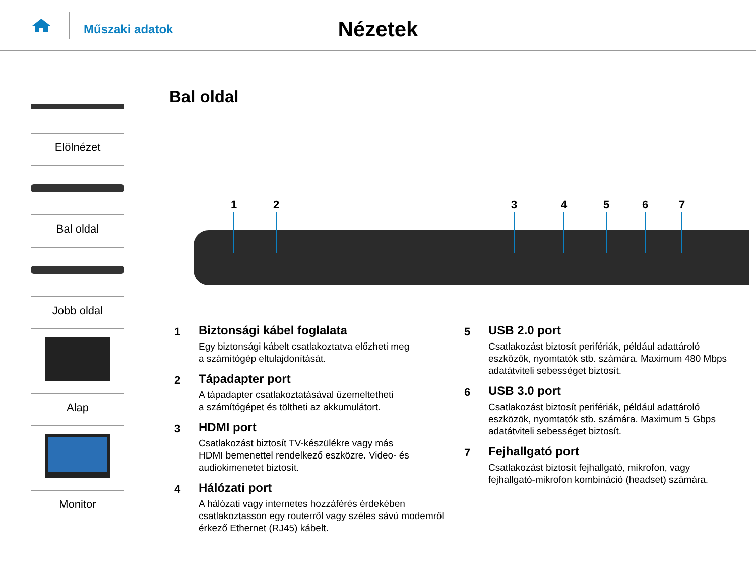Műszaki adatok
Nézetek
Elölnézet
Bal oldal
Jobb oldal
Alap
Monitor
Bal oldal
1
2
3
4
5
6
7
1
Biztonsági kábel foglalata
Egy biztonsági kábelt csatlakoztatva előzheti meg
a számítógép eltulajdonítását.
2
Tápadapter port
A tápadapter csatlakoztatásával üzemeltetheti
a számítógépet és töltheti az akkumulátort.
3
HDMI port
Csatlakozást biztosít TV-készülékre vagy más
HDMI bemenettel rendelkező eszközre. Video- és
audiokimenetet biztosít.
4
Hálózati port
A hálózati vagy internetes hozzáférés érdekében
csatlakoztasson egy routerről vagy széles sávú modemről
érkező Ethernet (RJ45) kábelt.
5
USB 2.0 port
Csatlakozást biztosít perifériák, például adattároló
eszközök, nyomtatók stb. számára. Maximum 480 Mbps
adatátviteli sebességet biztosít.
6
USB 3.0 port
Csatlakozást biztosít perifériák, például adattároló
eszközök, nyomtatók stb. számára. Maximum 5 Gbps
adatátviteli sebességet biztosít.
7
Fejhallgató port
Csatlakozást biztosít fejhallgató, mikrofon, vagy
fejhallgató-mikrofon kombináció (headset) számára.